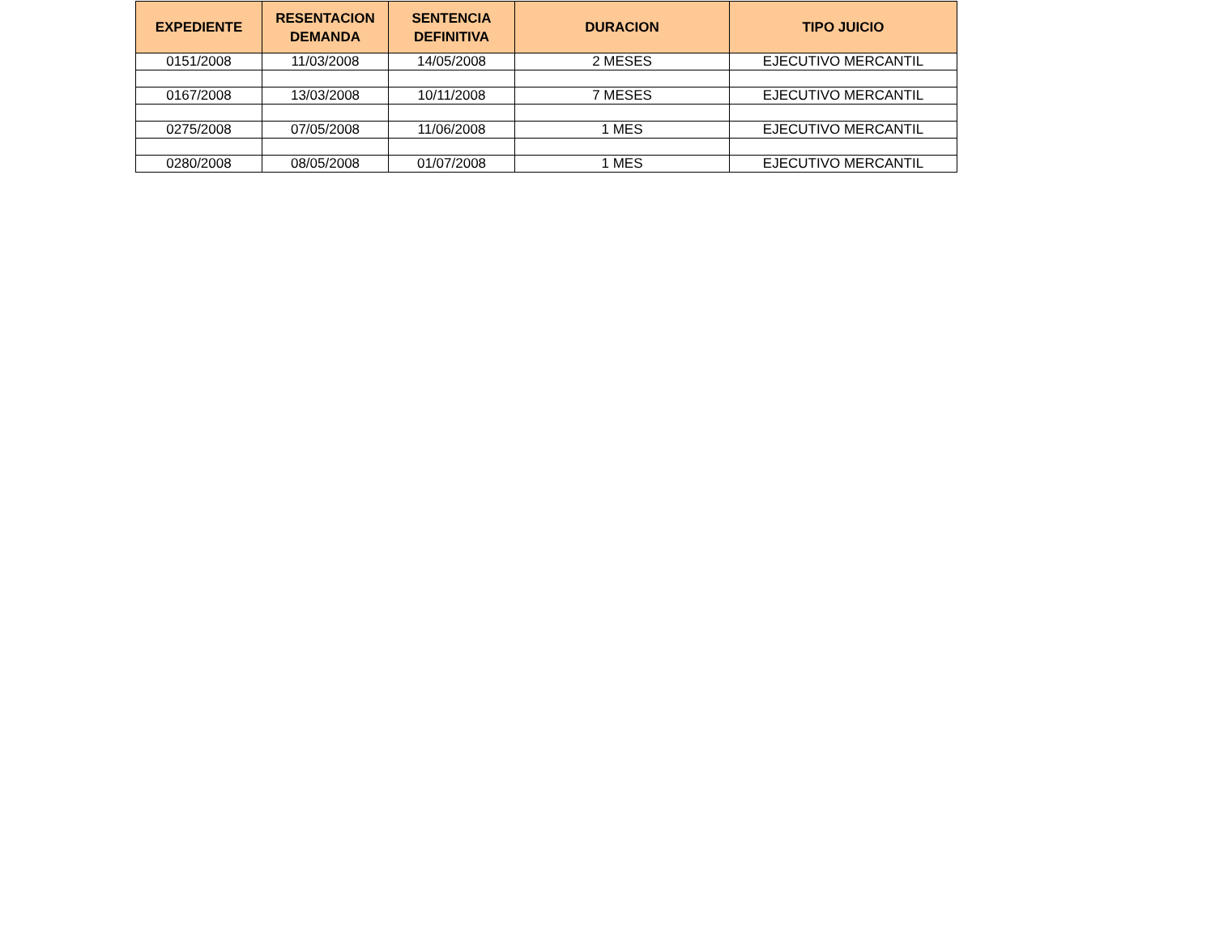| EXPEDIENTE | RESENTACION DEMANDA | SENTENCIA DEFINITIVA | DURACION | TIPO JUICIO |
| --- | --- | --- | --- | --- |
| 0151/2008 | 11/03/2008 | 14/05/2008 | 2 MESES | EJECUTIVO MERCANTIL |
| 0167/2008 | 13/03/2008 | 10/11/2008 | 7 MESES | EJECUTIVO MERCANTIL |
| 0275/2008 | 07/05/2008 | 11/06/2008 | 1 MES | EJECUTIVO MERCANTIL |
| 0280/2008 | 08/05/2008 | 01/07/2008 | 1 MES | EJECUTIVO MERCANTIL |